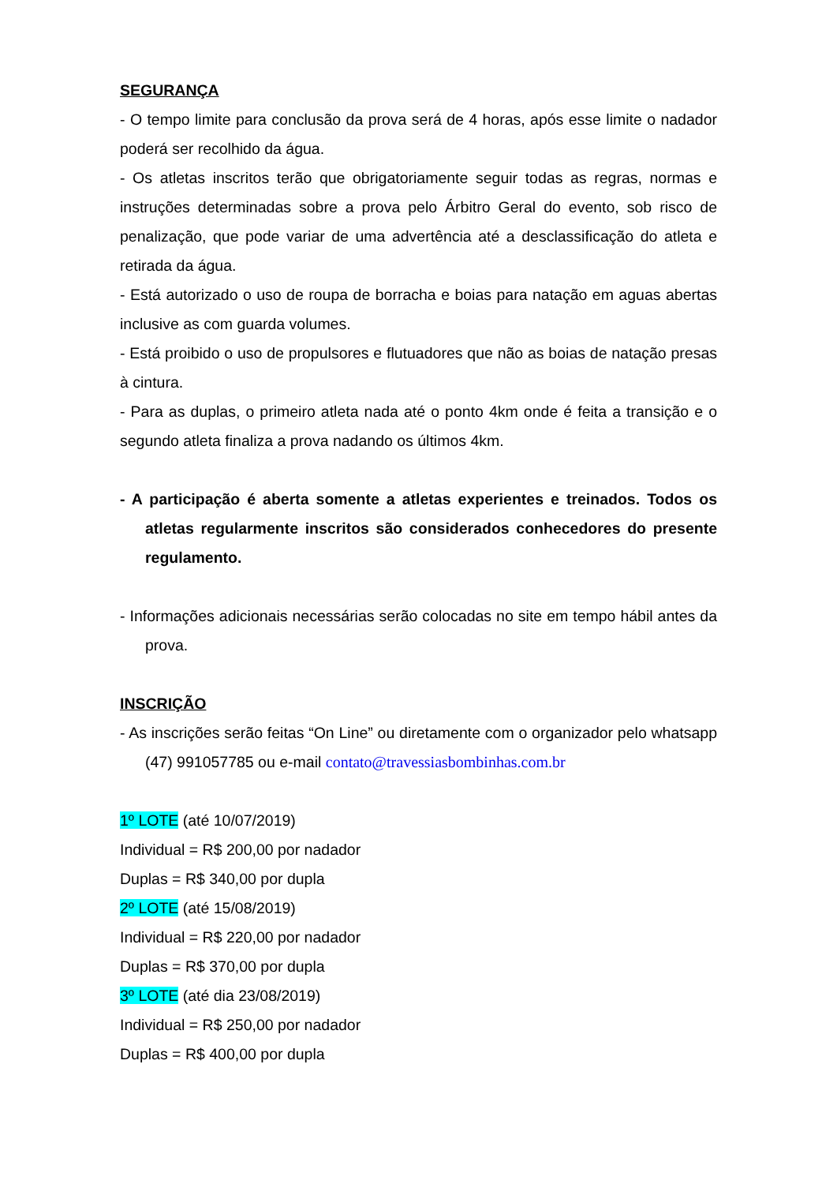SEGURANÇA
- O tempo limite para conclusão da prova será de 4 horas, após esse limite o nadador poderá ser recolhido da água.
- Os atletas inscritos terão que obrigatoriamente seguir todas as regras, normas e instruções determinadas sobre a prova pelo Árbitro Geral do evento, sob risco de penalização, que pode variar de uma advertência até a desclassificação do atleta e retirada da água.
- Está autorizado o uso de roupa de borracha e boias para natação em aguas abertas inclusive as com guarda volumes.
- Está proibido o uso de propulsores e flutuadores que não as boias de natação presas à cintura.
- Para as duplas, o primeiro atleta nada até o ponto 4km onde é feita a transição e o segundo atleta finaliza a prova nadando os últimos 4km.
- A participação é aberta somente a atletas experientes e treinados. Todos os atletas regularmente inscritos são considerados conhecedores do presente regulamento.
- Informações adicionais necessárias serão colocadas no site em tempo hábil antes da prova.
INSCRIÇÃO
- As inscrições serão feitas “On Line” ou diretamente com o organizador pelo whatsapp (47) 991057785 ou e-mail contato@travessiasbombinhas.com.br
1º LOTE (até 10/07/2019)
Individual = R$ 200,00 por nadador
Duplas = R$ 340,00 por dupla
2º LOTE (até 15/08/2019)
Individual = R$ 220,00 por nadador
Duplas = R$ 370,00 por dupla
3º LOTE (até dia 23/08/2019)
Individual = R$ 250,00 por nadador
Duplas = R$ 400,00 por dupla